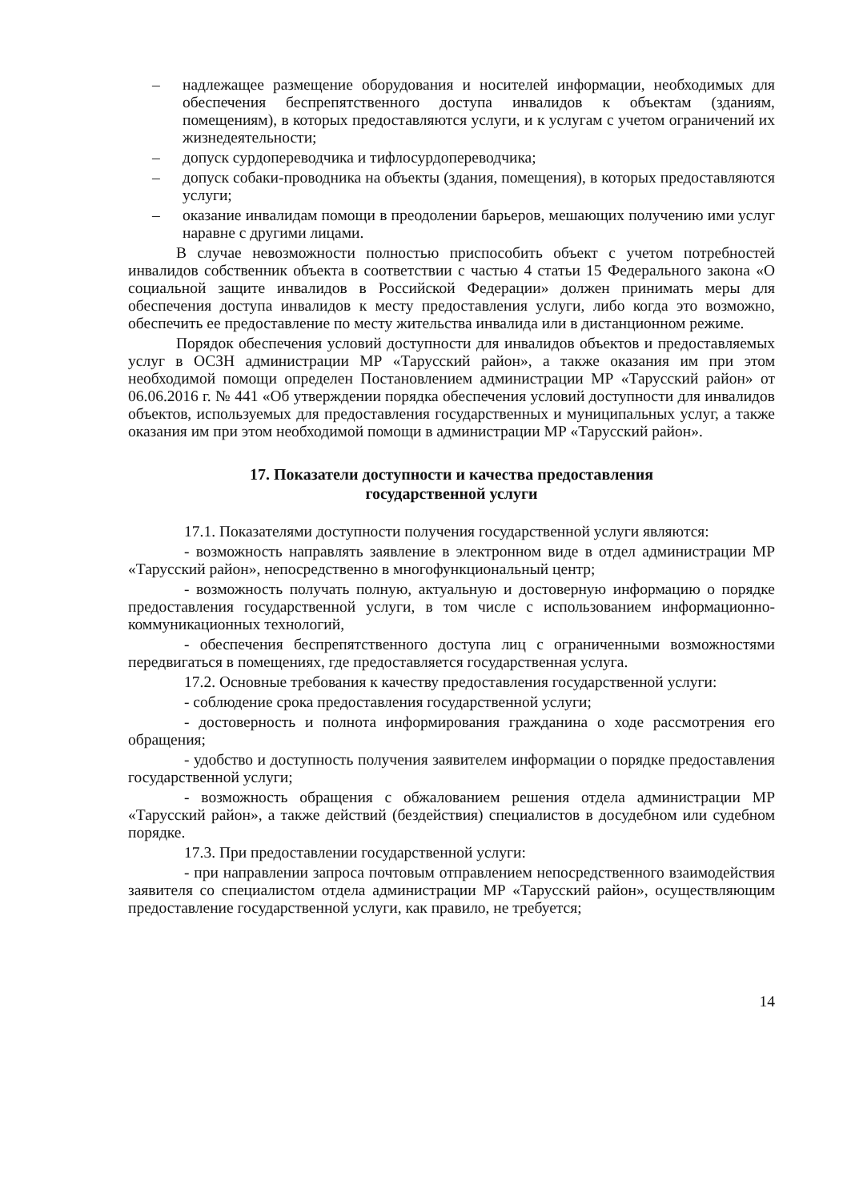– надлежащее размещение оборудования и носителей информации, необходимых для обеспечения беспрепятственного доступа инвалидов к объектам (зданиям, помещениям), в которых предоставляются услуги, и к услугам с учетом ограничений их жизнедеятельности;
– допуск сурдопереводчика и тифлосурдопереводчика;
– допуск собаки-проводника на объекты (здания, помещения), в которых предоставляются услуги;
– оказание инвалидам помощи в преодолении барьеров, мешающих получению ими услуг наравне с другими лицами.
В случае невозможности полностью приспособить объект с учетом потребностей инвалидов собственник объекта в соответствии с частью 4 статьи 15 Федерального закона «О социальной защите инвалидов в Российской Федерации» должен принимать меры для обеспечения доступа инвалидов к месту предоставления услуги, либо когда это возможно, обеспечить ее предоставление по месту жительства инвалида или в дистанционном режиме.
Порядок обеспечения условий доступности для инвалидов объектов и предоставляемых услуг в ОСЗН администрации МР «Тарусский район», а также оказания им при этом необходимой помощи определен Постановлением администрации МР «Тарусский район» от 06.06.2016 г. № 441 «Об утверждении порядка обеспечения условий доступности для инвалидов объектов, используемых для предоставления государственных и муниципальных услуг, а также оказания им при этом необходимой помощи в администрации МР «Тарусский район».
17. Показатели доступности и качества предоставления
государственной услуги
17.1. Показателями доступности получения государственной услуги являются:
- возможность направлять заявление в электронном виде в отдел администрации МР «Тарусский район», непосредственно в многофункциональный центр;
- возможность получать полную, актуальную и достоверную информацию о порядке предоставления государственной услуги, в том числе с использованием информационно-коммуникационных технологий,
- обеспечения беспрепятственного доступа лиц с ограниченными возможностями передвигаться в помещениях, где предоставляется государственная услуга.
17.2. Основные требования к качеству предоставления государственной услуги:
- соблюдение срока предоставления государственной услуги;
- достоверность и полнота информирования гражданина о ходе рассмотрения его обращения;
- удобство и доступность получения заявителем информации о порядке предоставления государственной услуги;
- возможность обращения с обжалованием решения отдела администрации МР «Тарусский район», а также действий (бездействия) специалистов в досудебном или судебном порядке.
17.3. При предоставлении государственной услуги:
- при направлении запроса почтовым отправлением непосредственного взаимодействия заявителя со специалистом отдела администрации МР «Тарусский район», осуществляющим предоставление государственной услуги, как правило, не требуется;
14